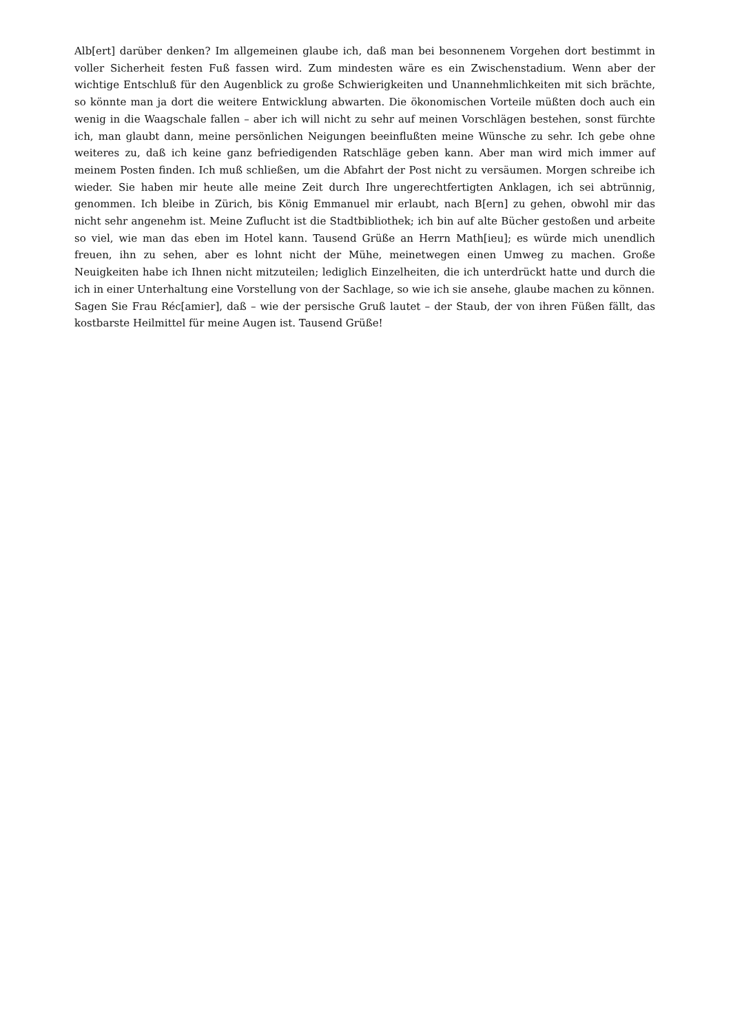Alb[ert] darüber denken? Im allgemeinen glaube ich, daß man bei besonnenem Vorgehen dort bestimmt in voller Sicherheit festen Fuß fassen wird. Zum mindesten wäre es ein Zwischenstadium. Wenn aber der wichtige Entschluß für den Augenblick zu große Schwierigkeiten und Unannehmlichkeiten mit sich brächte, so könnte man ja dort die weitere Entwicklung abwarten. Die ökonomischen Vorteile müßten doch auch ein wenig in die Waagschale fallen – aber ich will nicht zu sehr auf meinen Vorschlägen bestehen, sonst fürchte ich, man glaubt dann, meine persönlichen Neigungen beeinflußten meine Wünsche zu sehr. Ich gebe ohne weiteres zu, daß ich keine ganz befriedigenden Ratschläge geben kann. Aber man wird mich immer auf meinem Posten finden. Ich muß schließen, um die Abfahrt der Post nicht zu versäumen. Morgen schreibe ich wieder. Sie haben mir heute alle meine Zeit durch Ihre ungerechtfertigten Anklagen, ich sei abtrünnig, genommen. Ich bleibe in Zürich, bis König Emmanuel mir erlaubt, nach B[ern] zu gehen, obwohl mir das nicht sehr angenehm ist. Meine Zuflucht ist die Stadtbibliothek; ich bin auf alte Bücher gestoßen und arbeite so viel, wie man das eben im Hotel kann. Tausend Grüße an Herrn Math[ieu]; es würde mich unendlich freuen, ihn zu sehen, aber es lohnt nicht der Mühe, meinetwegen einen Umweg zu machen. Große Neuigkeiten habe ich Ihnen nicht mitzuteilen; lediglich Einzelheiten, die ich unterdrückt hatte und durch die ich in einer Unterhaltung eine Vorstellung von der Sachlage, so wie ich sie ansehe, glaube machen zu können.
Sagen Sie Frau Réc[amier], daß – wie der persische Gruß lautet – der Staub, der von ihren Füßen fällt, das kostbarste Heilmittel für meine Augen ist. Tausend Grüße!